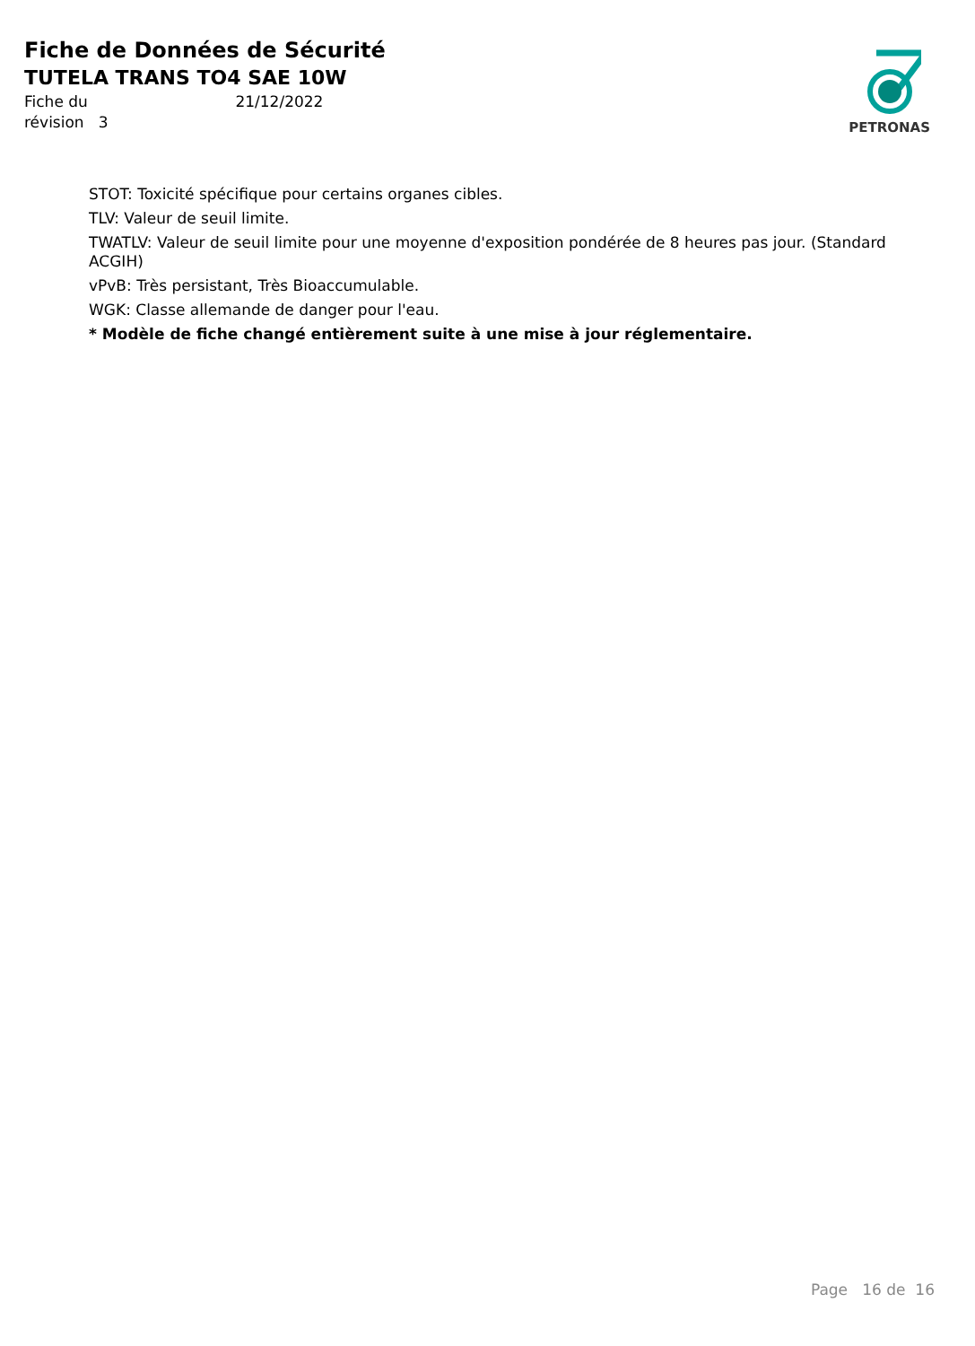Fiche de Données de Sécurité
TUTELA TRANS TO4 SAE 10W
Fiche du 21/12/2022
révision 3
PETRONAS
STOT: Toxicité spécifique pour certains organes cibles.
TLV: Valeur de seuil limite.
TWATLV: Valeur de seuil limite pour une moyenne d'exposition pondérée de 8 heures pas jour. (Standard ACGIH)
vPvB: Très persistant, Très Bioaccumulable.
WGK: Classe allemande de danger pour l'eau.
* Modèle de fiche changé entièrement suite à une mise à jour réglementaire.
Page 16 de 16